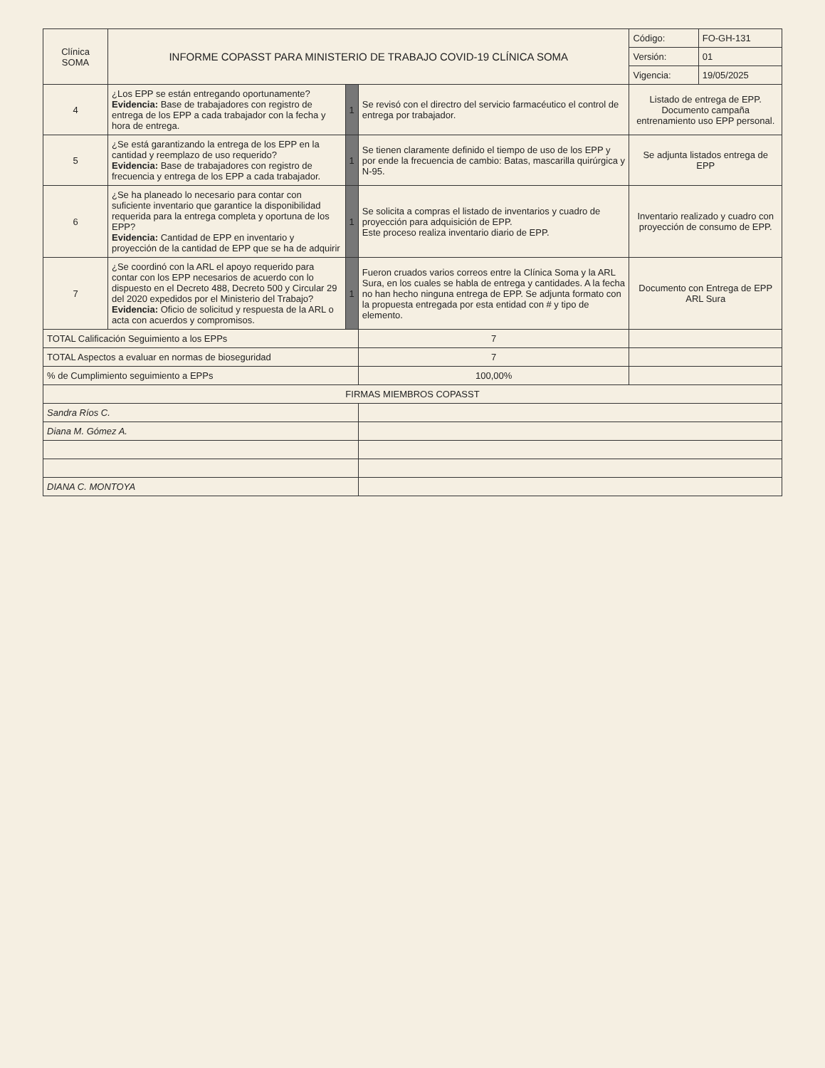| Clínica SOMA | INFORME COPASST PARA MINISTERIO DE TRABAJO COVID-19 CLÍNICA SOMA | | | Código: | FO-GH-131 |
| | | | | Versión: | 01 |
| | | | | Vigencia: | 19/05/2025 |
| 4 | ¿Los EPP se están entregando oportunamente? Evidencia: Base de trabajadores con registro de entrega de los EPP a cada trabajador con la fecha y hora de entrega. | 1 | Se revisó con el directro del servicio farmacéutico el control de entrega por trabajador. | Listado de entrega de EPP. Documento campaña entrenamiento uso EPP personal. | |
| 5 | ¿Se está garantizando la entrega de los EPP en la cantidad y reemplazo de uso requerido? Evidencia: Base de trabajadores con registro de frecuencia y entrega de los EPP a cada trabajador. | 1 | Se tienen claramente definido el tiempo de uso de los EPP y por ende la frecuencia de cambio: Batas, mascarilla quirúrgica y N-95. | Se adjunta listados entrega de EPP | |
| 6 | ¿Se ha planeado lo necesario para contar con suficiente inventario que garantice la disponibilidad requerida para la entrega completa y oportuna de los EPP? Evidencia: Cantidad de EPP en inventario y proyección de la cantidad de EPP que se ha de adquirir | 1 | Se solicita a compras el listado de inventarios y cuadro de proyección para adquisición de EPP. Este proceso realiza inventario diario de EPP. | Inventario realizado y cuadro con proyección de consumo de EPP. | |
| 7 | ¿Se coordinó con la ARL el apoyo requerido para contar con los EPP necesarios de acuerdo con lo dispuesto en el Decreto 488, Decreto 500 y Circular 29 del 2020 expedidos por el Ministerio del Trabajo? Evidencia: Oficio de solicitud y respuesta de la ARL o acta con acuerdos y compromisos. | 1 | Fueron cruados varios correos entre la Clínica Soma y la ARL Sura, en los cuales se habla de entrega y cantidades. A la fecha no han hecho ninguna entrega de EPP. Se adjunta formato con la propuesta entregada por esta entidad con # y tipo de elemento. | Documento con Entrega de EPP ARL Sura | |
| TOTAL Calificación Seguimiento a los EPPs | | | 7 | | |
| TOTAL Aspectos a evaluar en normas de bioseguridad | | | 7 | | |
| % de Cumplimiento seguimiento a EPPs | | | 100,00% | | |
| FIRMAS MIEMBROS COPASST | | | | | |
| Sandra Ríos C. | | | | | |
| Diana M. Gómez A. | | | | | |
| DIANA C. MONTOYA | | | | | |